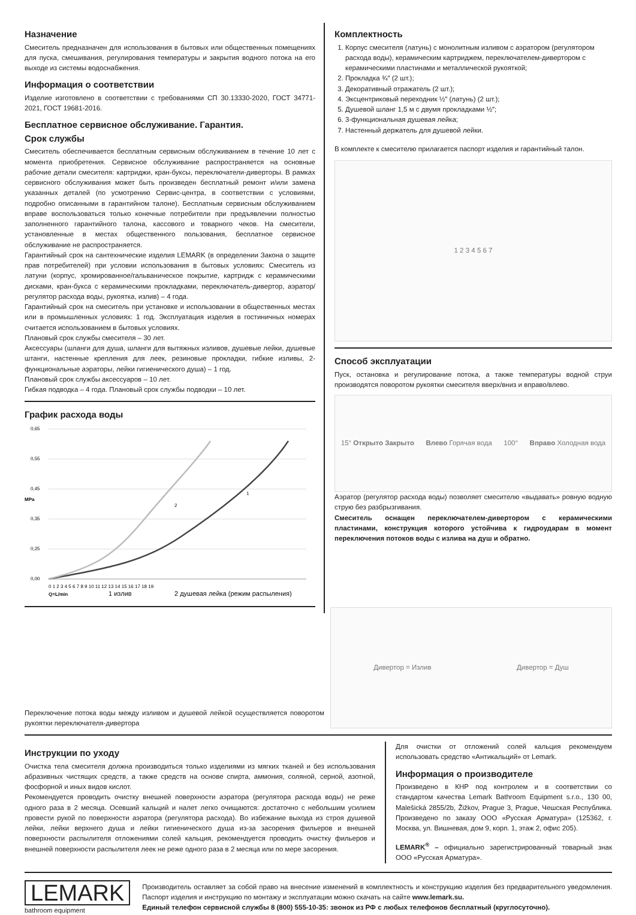Назначение
Смеситель предназначен для использования в бытовых или общественных помещениях для пуска, смешивания, регулирования температуры и закрытия водного потока на его выходе из системы водоснабжения.
Информация о соответствии
Изделие изготовлено в соответствии с требованиями СП 30.13330-2020, ГОСТ 34771-2021, ГОСТ 19681-2016.
Бесплатное сервисное обслуживание. Гарантия.
Срок службы
Смеситель обеспечивается бесплатным сервисным обслуживанием в течение 10 лет с момента приобретения. Сервисное обслуживание распространяется на основные рабочие детали смесителя: картриджи, кран-буксы, переключатели-диверторы. В рамках сервисного обслуживания может быть произведен бесплатный ремонт и/или замена указанных деталей (по усмотрению Сервис-центра, в соответствии с условиями, подробно описанными в гарантийном талоне). Бесплатным сервисным обслуживанием вправе воспользоваться только конечные потребители при предъявлении полностью заполненного гарантийного талона, кассового и товарного чеков. На смесители, установленные в местах общественного пользования, бесплатное сервисное обслуживание не распространяется.
Гарантийный срок на сантехнические изделия LEMARK (в определении Закона о защите прав потребителей) при условии использования в бытовых условиях: Смеситель из латуни (корпус, хромированное/гальваническое покрытие, картридж с керамическими дисками, кран-букса с керамическими прокладками, переключатель-дивертор, аэратор/регулятор расхода воды, рукоятка, излив) – 4 года.
Гарантийный срок на смеситель при установке и использовании в общественных местах или в промышленных условиях: 1 год. Эксплуатация изделия в гостиничных номерах считается использованием в бытовых условиях.
Плановый срок службы смесителя – 30 лет.
Аксессуары (шланги для душа, шланги для вытяжных изливов, душевые лейки, душевые штанги, настенные крепления для леек, резиновые прокладки, гибкие изливы, 2-функциональные аэраторы, лейки гигиенического душа) – 1 год.
Плановый срок службы аксессуаров – 10 лет.
Гибкая подводка – 4 года. Плановый срок службы подводки – 10 лет.
График расхода воды
MPa
0,65
0,55
0,45
0,35
0,25
0,00
1
2
0 1 2 3 4 5 6 7 8 9 10 11 12 13 14 15 16 17 18 19
Q=L/min
1 излив
2 душевая лейка (режим распыления)
Комплектность
1. Корпус смесителя (латунь) с монолитным изливом с аэратором (регулятором расхода воды), керамическим картриджем, переключателем-дивертором с керамическими пластинами и металлической рукояткой;
2. Прокладка ¾″ (2 шт.);
3. Декоративный отражатель (2 шт.);
4. Эксцентриковый переходник ½″ (латунь) (2 шт.);
5. Душевой шланг 1,5 м с двумя прокладками ½″;
6. 3-функциональная душевая лейка;
7. Настенный держатель для душевой лейки.
В комплекте к смесителю прилагается паспорт изделия и гарантийный талон.
1 2 3 4 5 6 7
Способ эксплуатации
Пуск, остановка и регулирование потока, а также температуры водной струи производятся поворотом рукоятки смесителя вверх/вниз и вправо/влево.
15° Открыто Закрыто Влево Горячая вода 100° Вправо Холодная вода
Аэратор (регулятор расхода воды) позволяет смесителю «выдавать» ровную водную струю без разбрызгивания.
Смеситель оснащен переключателем-дивертором с керамическими пластинами, конструкция которого устойчива к гидроударам в момент переключения потоков воды с излива на душ и обратно.
Переключение потока воды между изливом и душевой лейкой осуществляется поворотом рукоятки переключателя-дивертора
Дивертор = Излив Дивертор = Душ
Инструкции по уходу
Очистка тела смесителя должна производиться только изделиями из мягких тканей и без использования абразивных чистящих средств, а также средств на основе спирта, аммония, соляной, серной, азотной, фосфорной и иных видов кислот.
Рекомендуется проводить очистку внешней поверхности аэратора (регулятора расхода воды) не реже одного раза в 2 месяца. Осевший кальций и налет легко очищаются: достаточно с небольшим усилием провести рукой по поверхности аэратора (регулятора расхода). Во избежание выхода из строя душевой лейки, лейки верхнего душа и лейки гигиенического душа из-за засорения фильеров и внешней поверхности распылителя отложениями солей кальция, рекомендуется проводить очистку фильеров и внешней поверхности распылителя леек не реже одного раза в 2 месяца или по мере засорения.
Для очистки от отложений солей кальция рекомендуем использовать средство «Антикальций» от Lemark.
Информация о производителе
Произведено в КНР под контролем и в соответствии со стандартом качества Lemark Bathroom Equipment s.r.o., 130 00, Malešická 2855/2b, Žižkov, Prague 3, Prague, Чешская Республика. Произведено по заказу ООО «Русская Арматура» (125362, г. Москва, ул. Вишневая, дом 9, корп. 1, этаж 2, офис 205).
LEMARK<sup>®</sup> – официально зарегистрированный товарный знак ООО «Русская Арматура».
LEMARK
bathroom equipment
Производитель оставляет за собой право на внесение изменений в комплектность и конструкцию изделия без предварительного уведомления. Паспорт изделия и инструкцию по монтажу и эксплуатации можно скачать на сайте www.lemark.su.
Единый телефон сервисной службы 8 (800) 555-10-35: звонок из РФ с любых телефонов бесплатный (круглосуточно).